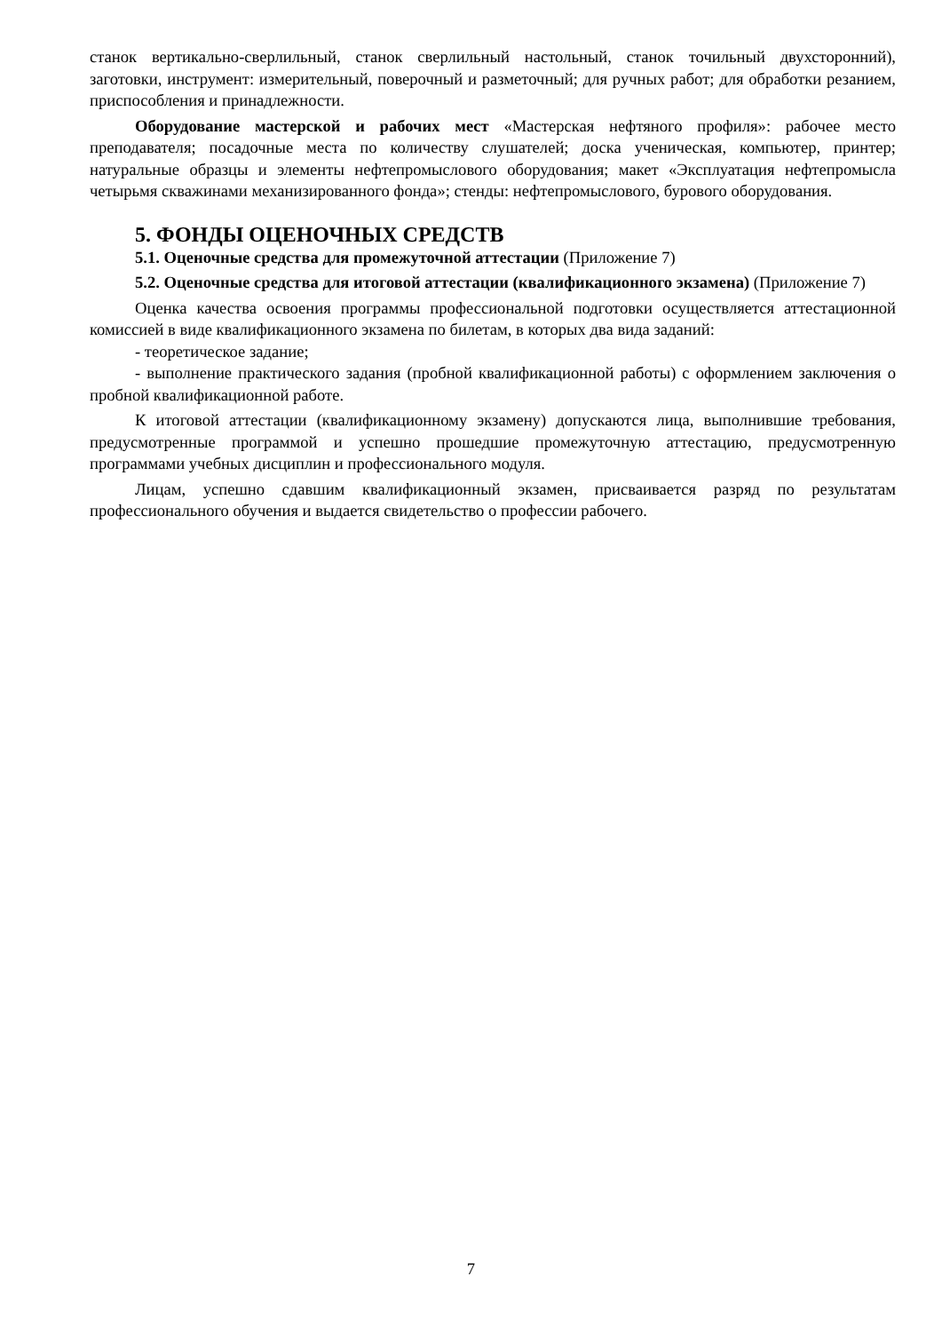станок вертикально-сверлильный, станок сверлильный настольный, станок точильный двухсторонний), заготовки, инструмент: измерительный, поверочный и разметочный; для ручных работ; для обработки резанием, приспособления и принадлежности.
Оборудование мастерской и рабочих мест «Мастерская нефтяного профиля»: рабочее место преподавателя; посадочные места по количеству слушателей; доска ученическая, компьютер, принтер; натуральные образцы и элементы нефтепромыслового оборудования; макет «Эксплуатация нефтепромысла четырьмя скважинами механизированного фонда»; стенды: нефтепромыслового, бурового оборудования.
5. ФОНДЫ ОЦЕНОЧНЫХ СРЕДСТВ
5.1. Оценочные средства для промежуточной аттестации (Приложение 7)
5.2. Оценочные средства для итоговой аттестации (квалификационного экзамена) (Приложение 7)
Оценка качества освоения программы профессиональной подготовки осуществляется аттестационной комиссией в виде квалификационного экзамена по билетам, в которых два вида заданий:
- теоретическое задание;
- выполнение практического задания (пробной квалификационной работы) с оформлением заключения о пробной квалификационной работе.
К итоговой аттестации (квалификационному экзамену) допускаются лица, выполнившие требования, предусмотренные программой и успешно прошедшие промежуточную аттестацию, предусмотренную программами учебных дисциплин и профессионального модуля.
Лицам, успешно сдавшим квалификационный экзамен, присваивается разряд по результатам профессионального обучения и выдается свидетельство о профессии рабочего.
7